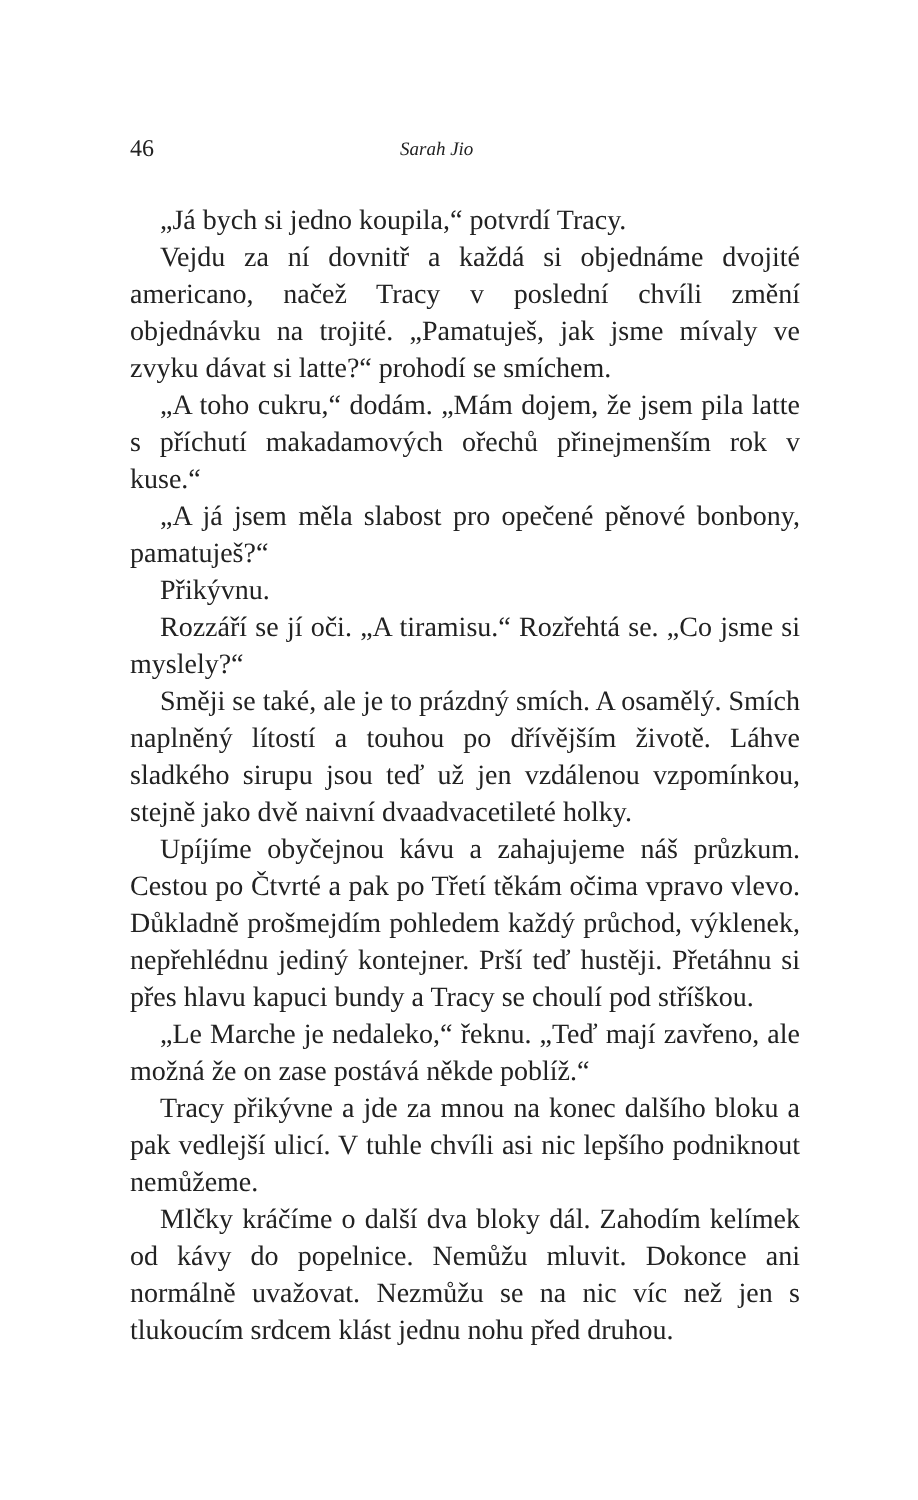46 Sarah Jio
„Já bych si jedno koupila,“ potvrdí Tracy.
Vejdu za ní dovnitř a každá si objednáme dvojité americano, načež Tracy v poslední chvíli změní objednávku na trojité. „Pamatuješ, jak jsme mívaly ve zvyku dávat si latte?“ prohodí se smíchem.
„A toho cukru,“ dodám. „Mám dojem, že jsem pila latte s příchutí makadamových ořechů přinejmenším rok v kuse.“
„A já jsem měla slabost pro opečené pěnové bonbony, pamatuješ?“
Přikývnu.
Rozzáří se jí oči. „A tiramisu.“ Rozřehtá se. „Co jsme si myslely?“
Směji se také, ale je to prázdný smích. A osamělý. Smích naplněný lítostí a touhou po dřívějším životě. Láhve sladkého sirupu jsou teď už jen vzdálenou vzpomínkou, stejně jako dvě naivní dvaadvacetileté holky.
Upíjíme obyčejnou kávu a zahajujeme náš průzkum. Cestou po Čtvrté a pak po Třetí těkám očima vpravo vlevo. Důkladně prošmejdím pohledem každý průchod, výklenek, nepřehlédnu jediný kontejner. Prší teď hustěji. Přetáhnu si přes hlavu kapuci bundy a Tracy se choulí pod stříškou.
„Le Marche je nedaleko,“ řeknu. „Teď mají zavřeno, ale možná že on zase postává někde poblíž.“
Tracy přikývne a jde za mnou na konec dalšího bloku a pak vedlejší ulicí. V tuhle chvíli asi nic lepšího podniknout nemůžeme.
Mlčky kráčíme o další dva bloky dál. Zahodím kelímek od kávy do popelnice. Nemůžu mluvit. Dokonce ani normálně uvažovat. Nezmůžu se na nic víc než jen s tlukoucím srdcem klást jednu nohu před druhou.